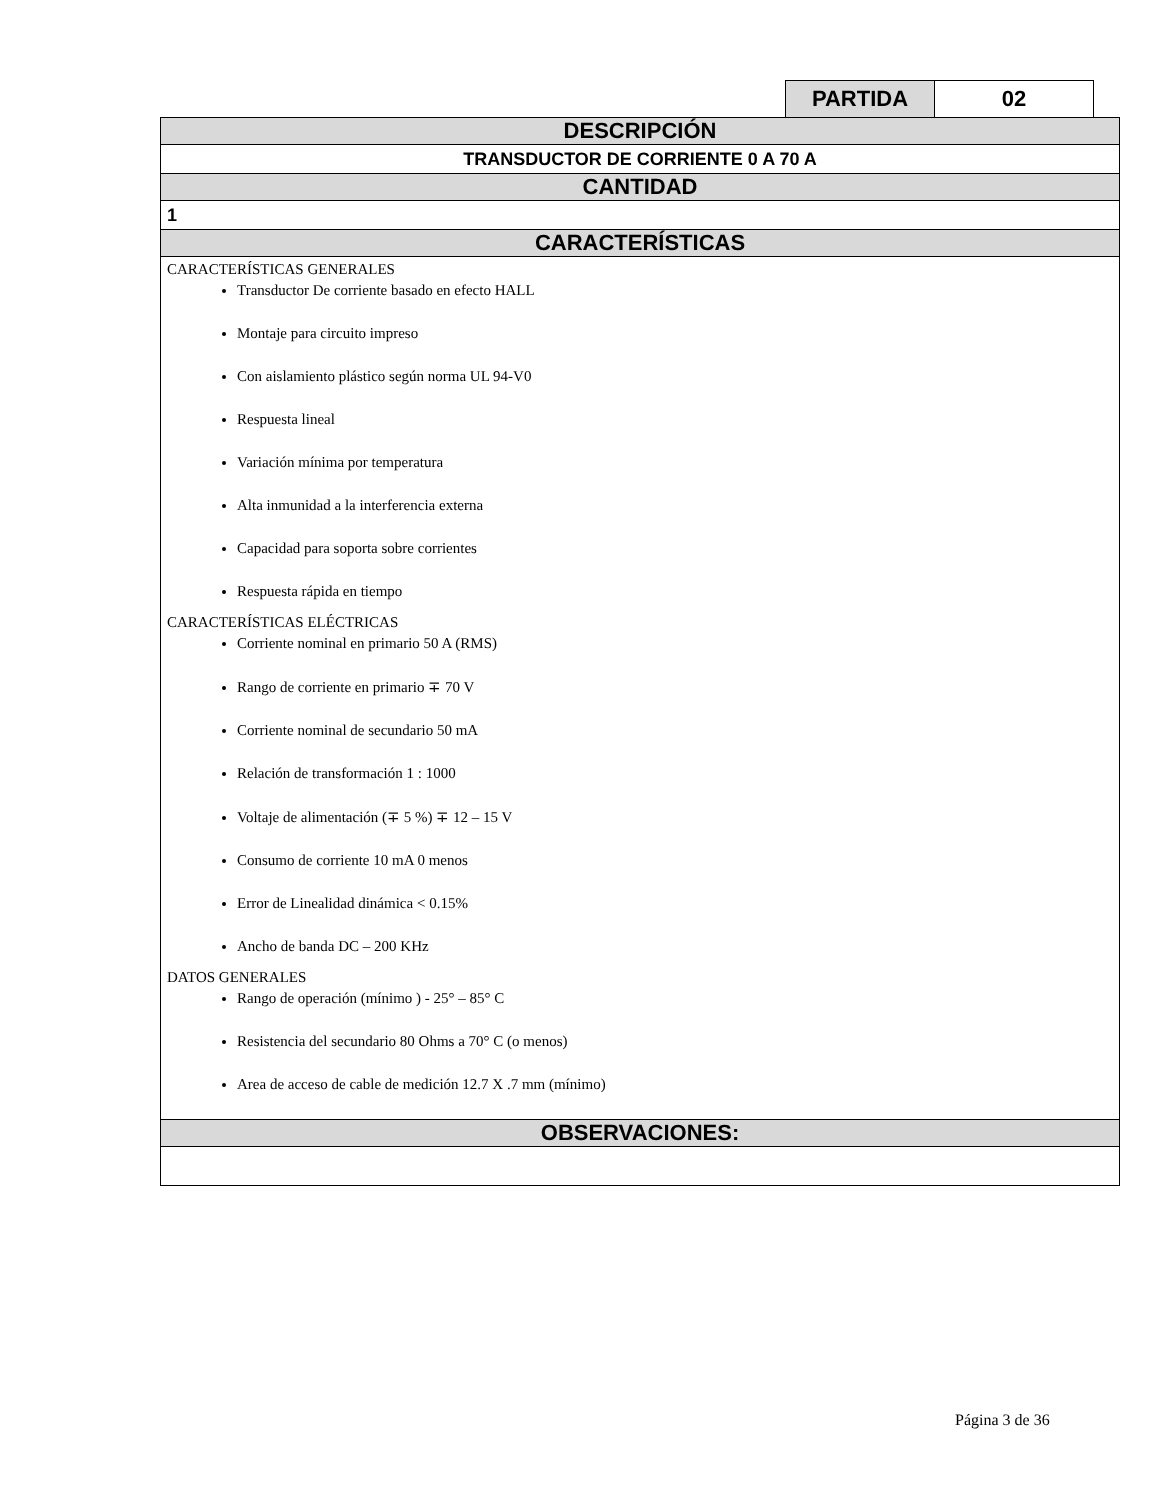| PARTIDA | 02 |
| DESCRIPCIÓN |
| TRANSDUCTOR DE CORRIENTE 0 A 70 A |
| CANTIDAD |
| 1 |
| CARACTERÍSTICAS |
| CARACTERÍSTICAS GENERALES Transductor De corriente basado en efecto HALL Montaje para circuito impreso Con aislamiento plástico según norma UL 94-V0 Respuesta lineal Variación mínima por temperatura Alta inmunidad a la interferencia externa Capacidad para soporta sobre corrientes Respuesta rápida en tiempo CARACTERÍSTICAS ELÉCTRICAS Corriente nominal en primario 50 A (RMS) Rango de corriente en primario ∓ 70 V Corriente nominal de secundario 50 mA Relación de transformación 1 : 1000 Voltaje de alimentación (∓ 5 %) ∓ 12 – 15 V Consumo de corriente 10 mA 0 menos Error de Linealidad dinámica < 0.15% Ancho de banda DC – 200 KHz DATOS GENERALES Rango de operación (mínimo ) - 25° – 85° C Resistencia del secundario 80 Ohms a 70° C (o menos) Area de acceso de cable de medición 12.7 X .7 mm (mínimo) |
| OBSERVACIONES: |
Página 3 de 36